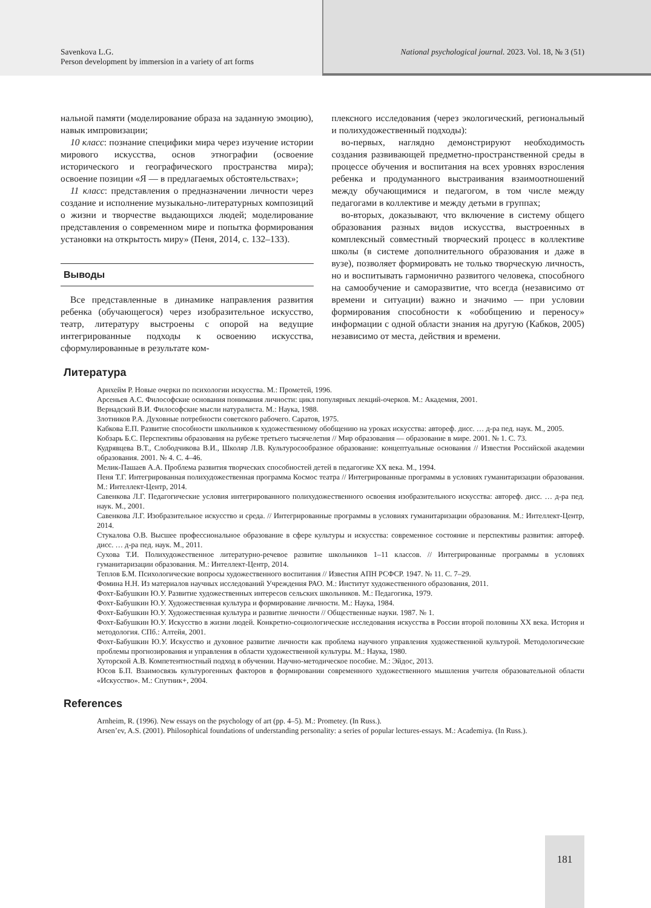Savenkova L.G.
Person development by immersion in a variety of art forms
National psychological journal. 2023. Vol. 18, № 3 (51)
нальной памяти (моделирование образа на заданную эмоцию), навык импровизации;
10 класс: познание специфики мира через изучение истории мирового искусства, основ этнографии (освоение исторического и географического пространства мира); освоение позиции «Я — в предлагаемых обстоятельствах»;
11 класс: представления о предназначении личности через создание и исполнение музыкально-литературных композиций о жизни и творчестве выдающихся людей; моделирование представления о современном мире и попытка формирования установки на открытость миру» (Пеня, 2014, с. 132–133).
Выводы
Все представленные в динамике направления развития ребенка (обучающегося) через изобразительное искусство, театр, литературу выстроены с опорой на ведущие интегрированные подходы к освоению искусства, сформулированные в результате ком-
плексного исследования (через экологический, региональный и полихудожественный подходы):
во-первых, наглядно демонстрируют необходимость создания развивающей предметно-пространственной среды в процессе обучения и воспитания на всех уровнях взросления ребенка и продуманного выстраивания взаимоотношений между обучающимися и педагогом, в том числе между педагогами в коллективе и между детьми в группах;
во-вторых, доказывают, что включение в систему общего образования разных видов искусства, выстроенных в комплексный совместный творческий процесс в коллективе школы (в системе дополнительного образования и даже в вузе), позволяет формировать не только творческую личность, но и воспитывать гармонично развитого человека, способного на самообучение и саморазвитие, что всегда (независимо от времени и ситуации) важно и значимо — при условии формирования способности к «обобщению и переносу» информации с одной области знания на другую (Кабков, 2005) независимо от места, действия и времени.
Литература
Арнхейм Р. Новые очерки по психологии искусства. М.: Прометей, 1996.
Арсеньев А.С. Философские основания понимания личности: цикл популярных лекций-очерков. М.: Академия, 2001.
Вернадский В.И. Философские мысли натуралиста. М.: Наука, 1988.
Злотников Р.А. Духовные потребности советского рабочего. Саратов, 1975.
Кабкова Е.П. Развитие способности школьников к художественному обобщению на уроках искусства: автореф. дисс. … д-ра пед. наук. М., 2005.
Кобзарь Б.С. Перспективы образования на рубеже третьего тысячелетия // Мир образования — образование в мире. 2001. № 1. С. 73.
Кудрявцева В.Т., Слободчикова В.И., Школяр Л.В. Культуросообразное образование: концептуальные основания // Известия Российской академии образования. 2001. № 4. С. 4–46.
Мелик-Пашаев А.А. Проблема развития творческих способностей детей в педагогике ХХ века. М., 1994.
Пеня Т.Г. Интегрированная полихудожественная программа Космос театра // Интегрированные программы в условиях гуманитаризации образования. М.: Интеллект-Центр, 2014.
Савенкова Л.Г. Педагогические условия интегрированного полихудожественного освоения изобразительного искусства: автореф. дисс. … д-ра пед. наук. М., 2001.
Савенкова Л.Г. Изобразительное искусство и среда. // Интегрированные программы в условиях гуманитаризации образования. М.: Интеллект-Центр, 2014.
Стукалова О.В. Высшее профессиональное образование в сфере культуры и искусства: современное состояние и перспективы развития: автореф. дисс. … д-ра пед. наук. М., 2011.
Сухова Т.И. Полихудожественное литературно-речевое развитие школьников 1–11 классов. // Интегрированные программы в условиях гуманитаризации образования. М.: Интеллект-Центр, 2014.
Теплов Б.М. Психологические вопросы художественного воспитания // Известия АПН РСФСР. 1947. № 11. С. 7–29.
Фомина Н.Н. Из материалов научных исследований Учреждения РАО. М.: Институт художественного образования, 2011.
Фохт-Бабушкин Ю.У. Развитие художественных интересов сельских школьников. М.: Педагогика, 1979.
Фохт-Бабушкин Ю.У. Художественная культура и формирование личности. М.: Наука, 1984.
Фохт-Бабушкин Ю.У. Художественная культура и развитие личности // Общественные науки. 1987. № 1.
Фохт-Бабушкин Ю.У. Искусство в жизни людей. Конкретно-социологические исследования искусства в России второй половины ХХ века. История и методология. СПб.: Алтейя, 2001.
Фохт-Бабушкин Ю.У. Искусство и духовное развитие личности как проблема научного управления художественной культурой. Методологические проблемы прогнозирования и управления в области художественной культуры. М.: Наука, 1980.
Хуторской А.В. Компетентностный подход в обучении. Научно-методическое пособие. М.: Эйдос, 2013.
Юсов Б.П. Взаимосвязь культурогенных факторов в формировании современного художественного мышления учителя образовательной области «Искусство». М.: Спутник+, 2004.
References
Arnheim, R. (1996). New essays on the psychology of art (pp. 4–5). M.: Prometey. (In Russ.).
Arsen’ev, A.S. (2001). Philosophical foundations of understanding personality: a series of popular lectures-essays. M.: Academiya. (In Russ.).
181